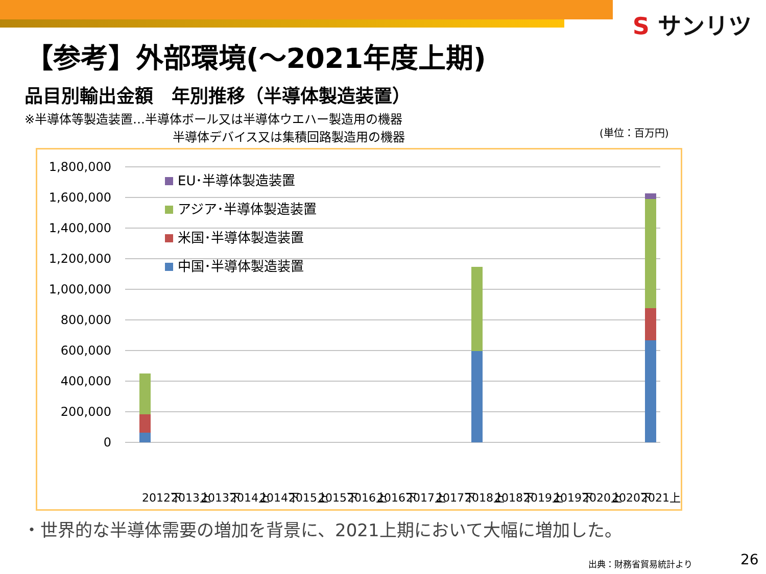S サンリツ
【参考】外部環境(～2021年度上期)
品目別輸出金額　年別推移（半導体製造装置）
※半導体等製造装置…半導体ボール又は半導体ウエハー製造用の機器
半導体デバイス又は集積回路製造用の機器
(単位：百万円)
1,800,000
1,600,000
1,400,000
1,200,000
1,000,000
800,000
600,000
400,000
200,000
0
EU･半導体製造装置
アジア･半導体製造装置
米国･半導体製造装置
中国･半導体製造装置
2012下
2013上
2013下
2014上
2014下
2015上
2015下
2016上
2016下
2017上
2017下
2018上
2018下
2019上
2019下
2020上
2020下
2021上
・世界的な半導体需要の増加を背景に、2021上期において大幅に増加した。
出典：財務省貿易統計より 26